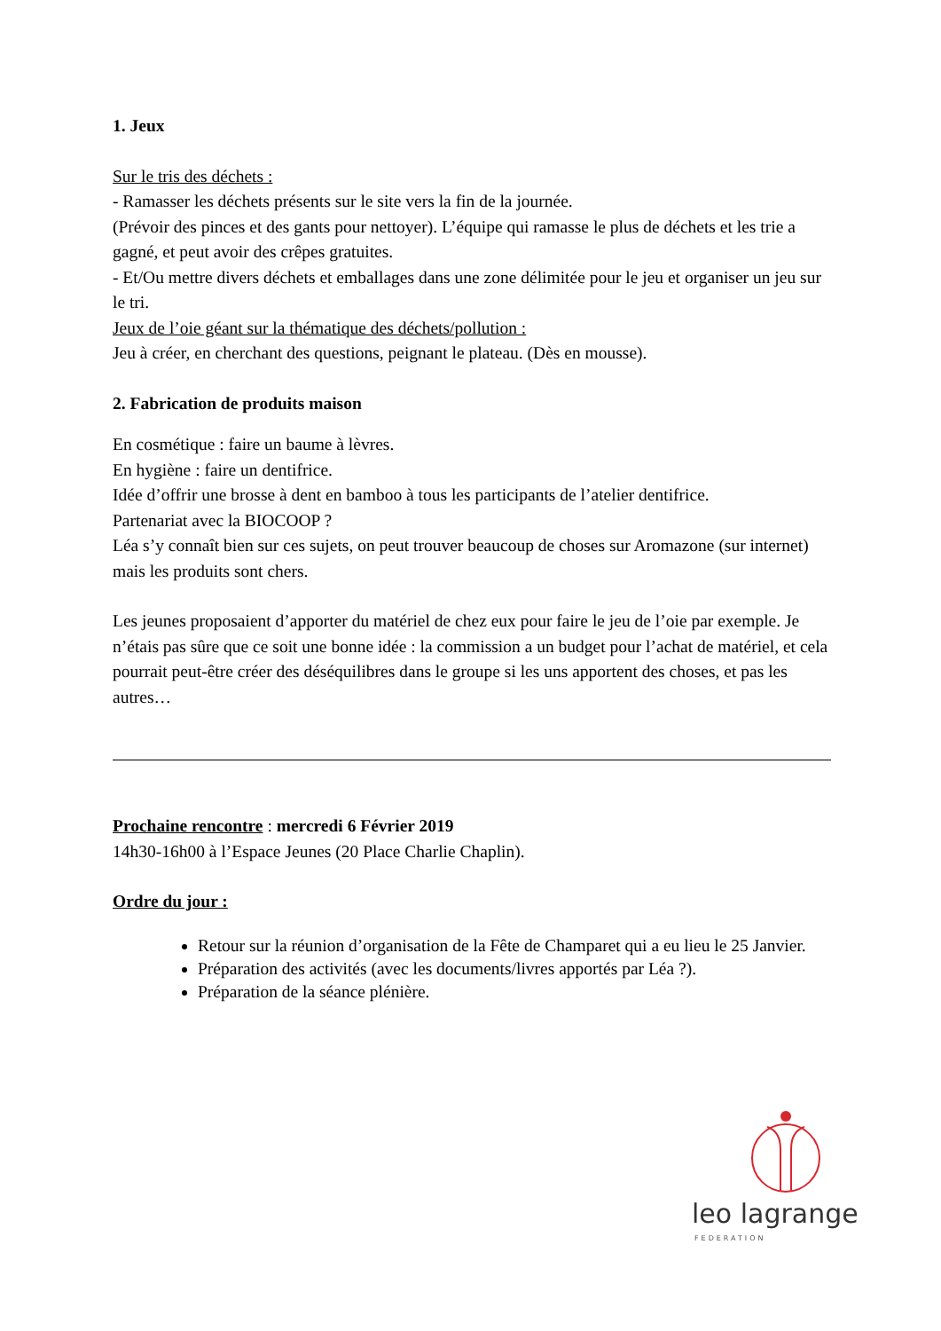1. Jeux
Sur le tris des déchets :
- Ramasser les déchets présents sur le site vers la fin de la journée.
(Prévoir des pinces et des gants pour nettoyer). L’équipe qui ramasse le plus de déchets et les trie a gagné, et peut avoir des crêpes gratuites.
- Et/Ou mettre divers déchets et emballages dans une zone délimitée pour le jeu et organiser un jeu sur le tri.
Jeux de l’oie géant sur la thématique des déchets/pollution :
Jeu à créer, en cherchant des questions, peignant le plateau. (Dès en mousse).
2. Fabrication de produits maison
En cosmétique : faire un baume à lèvres.
En hygiène : faire un dentifrice.
Idée d’offrir une brosse à dent en bamboo à tous les participants de l’atelier dentifrice.
Partenariat avec la BIOCOOP ?
Léa s’y connaît bien sur ces sujets, on peut trouver beaucoup de choses sur Aromazone (sur internet) mais les produits sont chers.
Les jeunes proposaient d’apporter du matériel de chez eux pour faire le jeu de l’oie par exemple. Je n’étais pas sûre que ce soit une bonne idée : la commission a un budget pour l’achat de matériel, et cela pourrait peut-être créer des déséquilibres dans le groupe si les uns apportent des choses, et pas les autres…
Prochaine rencontre : mercredi 6 Février 2019
14h30-16h00 à l’Espace Jeunes (20 Place Charlie Chaplin).
Ordre du jour :
Retour sur la réunion d’organisation de la Fête de Champaret qui a eu lieu le 25 Janvier.
Préparation des activités (avec les documents/livres apportés par Léa ?).
Préparation de la séance plénière.
leo lagrange
FEDERATION